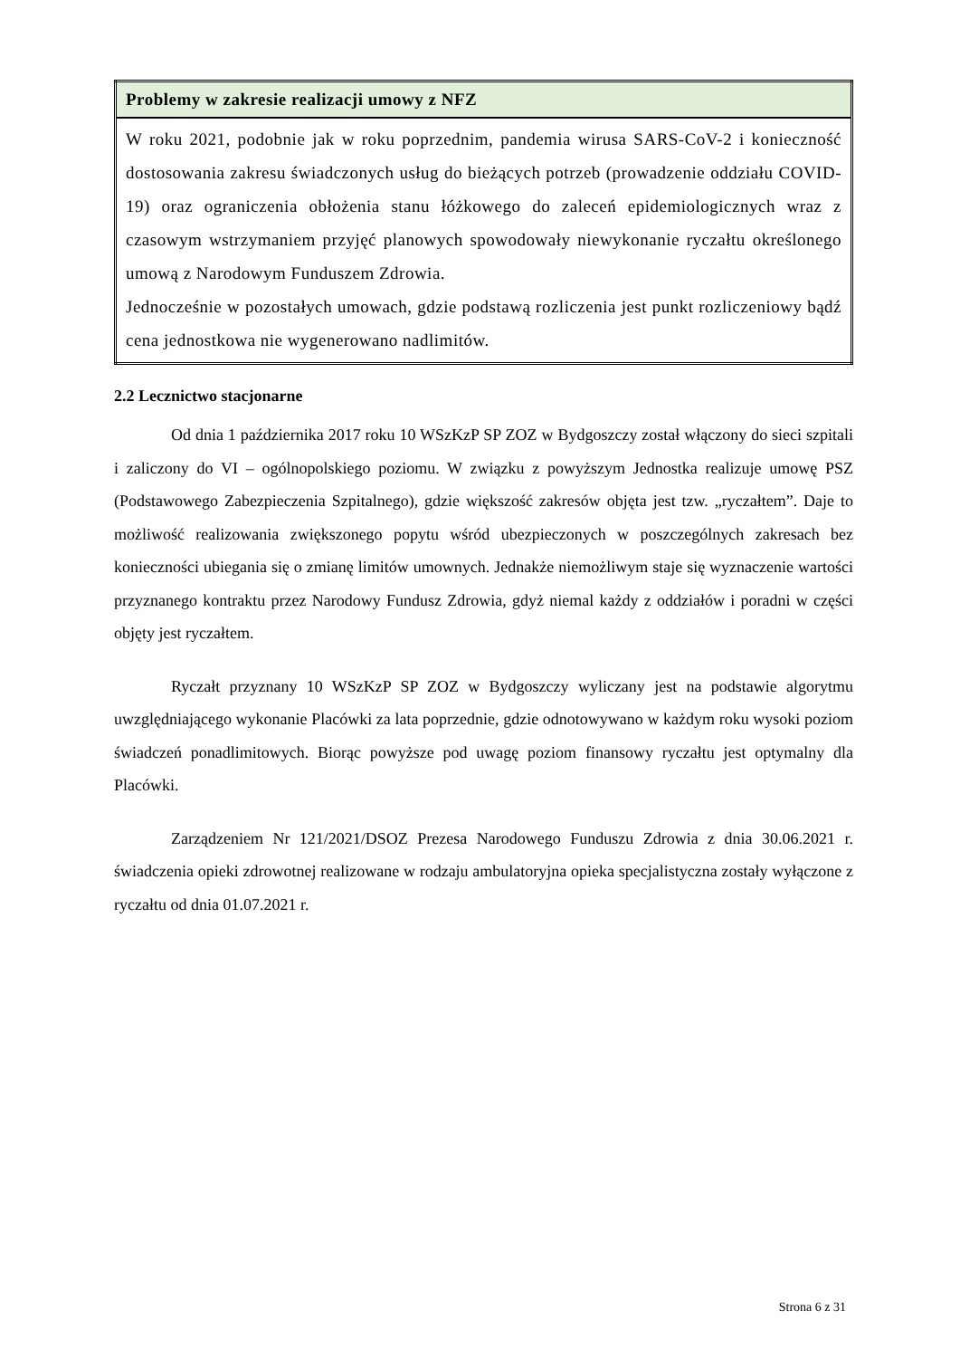| Problemy w zakresie realizacji umowy z NFZ |
| --- |
| W roku 2021, podobnie jak w roku poprzednim, pandemia wirusa SARS-CoV-2 i konieczność dostosowania zakresu świadczonych usług do bieżących potrzeb (prowadzenie oddziału COVID-19) oraz ograniczenia obłożenia stanu łóżkowego do zaleceń epidemiologicznych wraz z czasowym wstrzymaniem przyjęć planowych spowodowały niewykonanie ryczałtu określonego umową z Narodowym Funduszem Zdrowia. Jednocześnie w pozostałych umowach, gdzie podstawą rozliczenia jest punkt rozliczeniowy bądź cena jednostkowa nie wygenerowano nadlimitów. |
2.2 Lecznictwo stacjonarne
Od dnia 1 października 2017 roku 10 WSzKzP SP ZOZ w Bydgoszczy został włączony do sieci szpitali i zaliczony do VI – ogólnopolskiego poziomu. W związku z powyższym Jednostka realizuje umowę PSZ (Podstawowego Zabezpieczenia Szpitalnego), gdzie większość zakresów objęta jest tzw. „ryczałtem”. Daje to możliwość realizowania zwiększonego popytu wśród ubezpieczonych w poszczególnych zakresach bez konieczności ubiegania się o zmianę limitów umownych. Jednakże niemożliwym staje się wyznaczenie wartości przyznanego kontraktu przez Narodowy Fundusz Zdrowia, gdyż niemal każdy z oddziałów i poradni w części objęty jest ryczałtem.
Ryczałt przyznany 10 WSzKzP SP ZOZ w Bydgoszczy wyliczany jest na podstawie algorytmu uwzględniającego wykonanie Placówki za lata poprzednie, gdzie odnotowywano w każdym roku wysoki poziom świadczeń ponadlimitowych. Biorąc powyższe pod uwagę poziom finansowy ryczałtu jest optymalny dla Placówki.
Zarządzeniem Nr 121/2021/DSOZ Prezesa Narodowego Funduszu Zdrowia z dnia 30.06.2021 r. świadczenia opieki zdrowotnej realizowane w rodzaju ambulatoryjna opieka specjalistyczna zostały wyłączone z ryczałtu od dnia 01.07.2021 r.
Strona 6 z 31